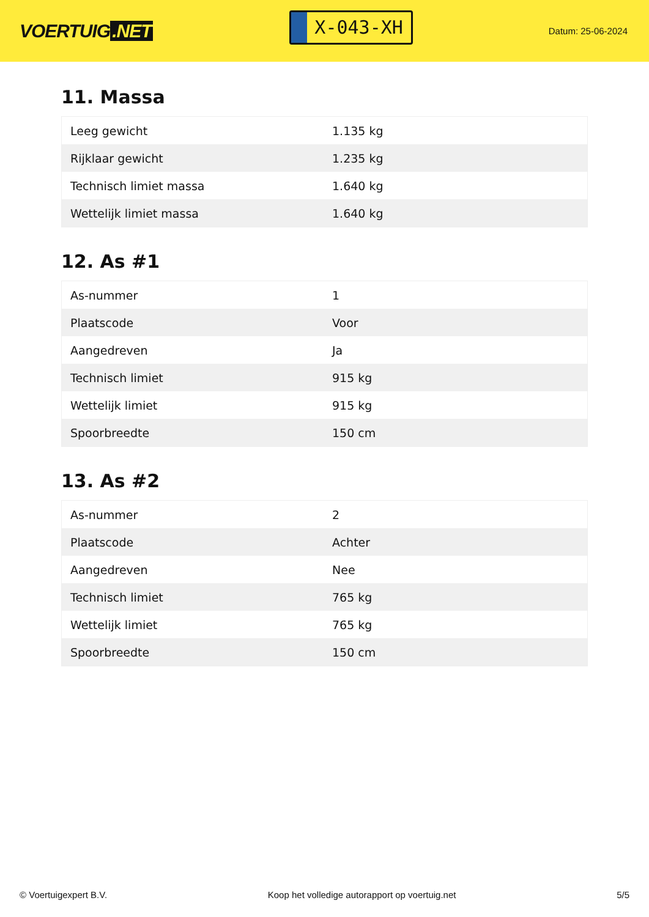VOERTUIG.NET
X-043-XH
Datum: 25-06-2024
11. Massa
| Leeg gewicht | 1.135 kg |
| Rijklaar gewicht | 1.235 kg |
| Technisch limiet massa | 1.640 kg |
| Wettelijk limiet massa | 1.640 kg |
12. As #1
| As-nummer | 1 |
| Plaatscode | Voor |
| Aangedreven | Ja |
| Technisch limiet | 915 kg |
| Wettelijk limiet | 915 kg |
| Spoorbreedte | 150 cm |
13. As #2
| As-nummer | 2 |
| Plaatscode | Achter |
| Aangedreven | Nee |
| Technisch limiet | 765 kg |
| Wettelijk limiet | 765 kg |
| Spoorbreedte | 150 cm |
© Voertuigexpert B.V. Koop het volledige autorapport op voertuig.net 5/5